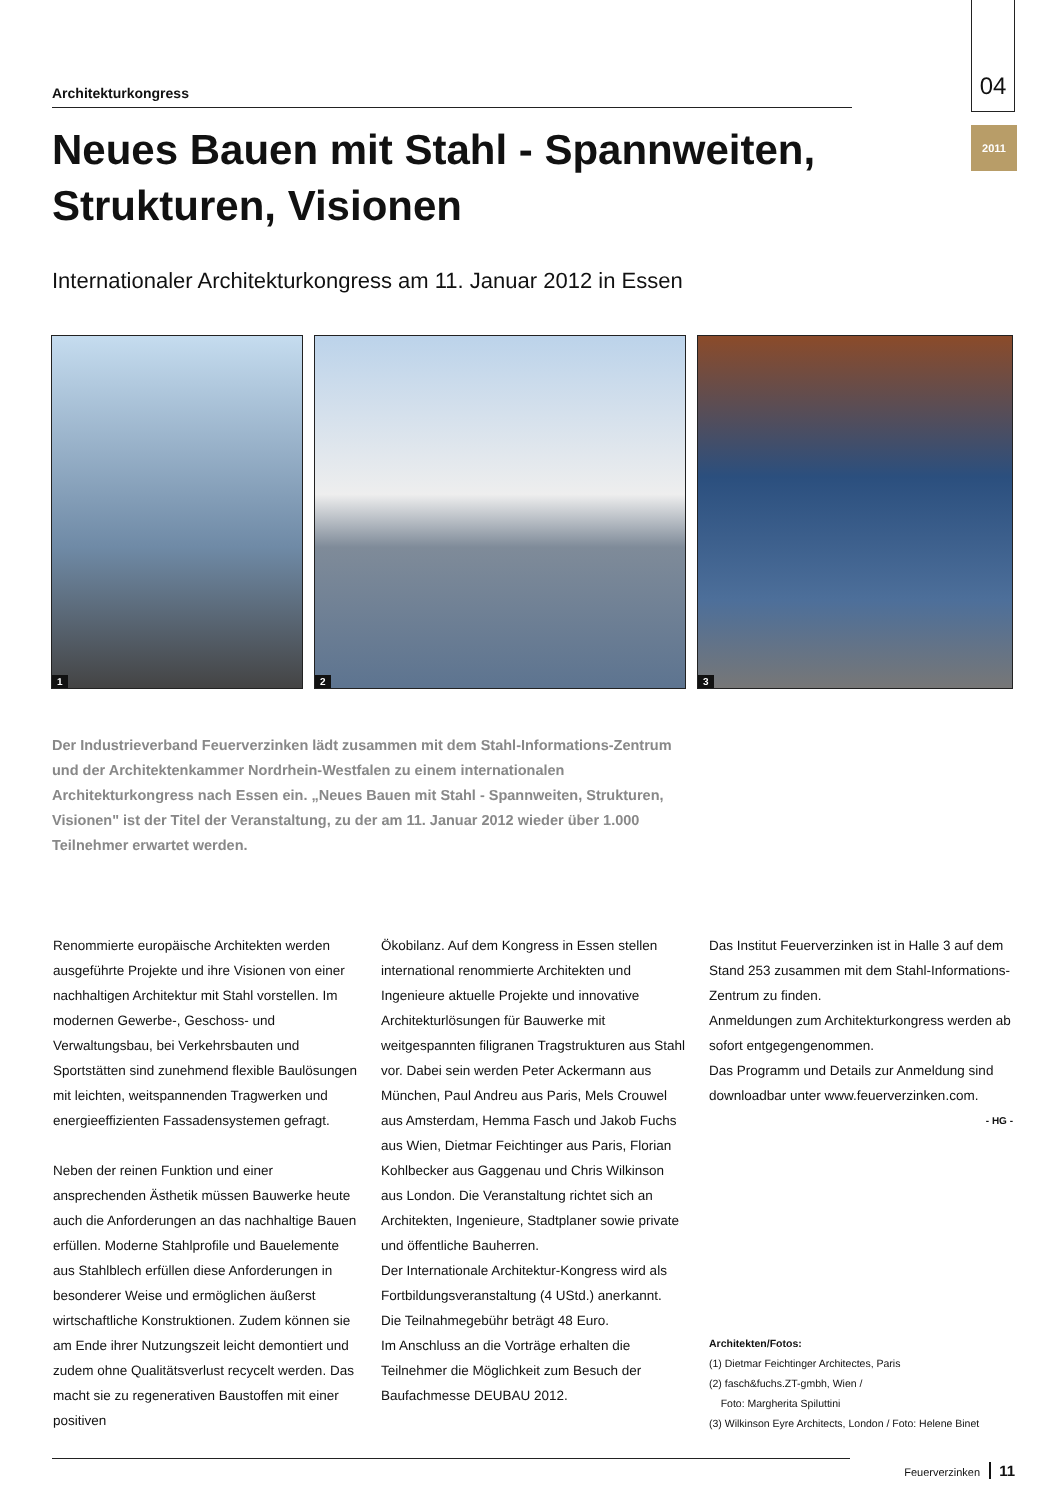04
2011
Architekturkongress
Neues Bauen mit Stahl - Spannweiten, Strukturen, Visionen
Internationaler Architekturkongress am 11. Januar 2012 in Essen
1
2
3
Der Industrieverband Feuerverzinken lädt zusammen mit dem Stahl-Informations-Zentrum und der Architektenkammer Nordrhein-Westfalen zu einem internationalen Architekturkongress nach Essen ein. „Neues Bauen mit Stahl - Spannweiten, Strukturen, Visionen" ist der Titel der Veranstaltung, zu der am 11. Januar 2012 wieder über 1.000 Teilnehmer erwartet werden.
Renommierte europäische Architekten werden ausgeführte Projekte und ihre Visionen von einer nachhaltigen Architektur mit Stahl vorstellen. Im modernen Gewerbe-, Geschoss- und Verwaltungsbau, bei Verkehrsbauten und Sportstätten sind zunehmend flexible Baulösungen mit leichten, weitspannenden Tragwerken und energieeffizienten Fassadensystemen gefragt.
Neben der reinen Funktion und einer ansprechenden Ästhetik müssen Bauwerke heute auch die Anforderungen an das nachhaltige Bauen erfüllen. Moderne Stahlprofile und Bauelemente aus Stahlblech erfüllen diese Anforderungen in besonderer Weise und ermöglichen äußerst wirtschaftliche Konstruktionen. Zudem können sie am Ende ihrer Nutzungszeit leicht demontiert und zudem ohne Qualitätsverlust recycelt werden. Das macht sie zu regenerativen Baustoffen mit einer positiven
Ökobilanz. Auf dem Kongress in Essen stellen international renommierte Architekten und Ingenieure aktuelle Projekte und innovative Architekturlösungen für Bauwerke mit weitgespannten filigranen Tragstrukturen aus Stahl vor. Dabei sein werden Peter Ackermann aus München, Paul Andreu aus Paris, Mels Crouwel aus Amsterdam, Hemma Fasch und Jakob Fuchs aus Wien, Dietmar Feichtinger aus Paris, Florian Kohlbecker aus Gaggenau und Chris Wilkinson aus London. Die Veranstaltung richtet sich an Architekten, Ingenieure, Stadtplaner sowie private und öffentliche Bauherren.
Der Internationale Architektur-Kongress wird als Fortbildungsveranstaltung (4 UStd.) anerkannt.
Die Teilnahmegebühr beträgt 48 Euro.
Im Anschluss an die Vorträge erhalten die Teilnehmer die Möglichkeit zum Besuch der Baufachmesse DEUBAU 2012.
Das Institut Feuerverzinken ist in Halle 3 auf dem Stand 253 zusammen mit dem Stahl-Informations-Zentrum zu finden.
Anmeldungen zum Architekturkongress werden ab sofort entgegengenommen.
Das Programm und Details zur Anmeldung sind downloadbar unter www.feuerverzinken.com.
- HG -
Architekten/Fotos:
(1) Dietmar Feichtinger Architectes, Paris
(2) fasch&fuchs.ZT-gmbh, Wien /
Foto: Margherita Spiluttini
(3) Wilkinson Eyre Architects, London / Foto: Helene Binet
Feuerverzinken 11